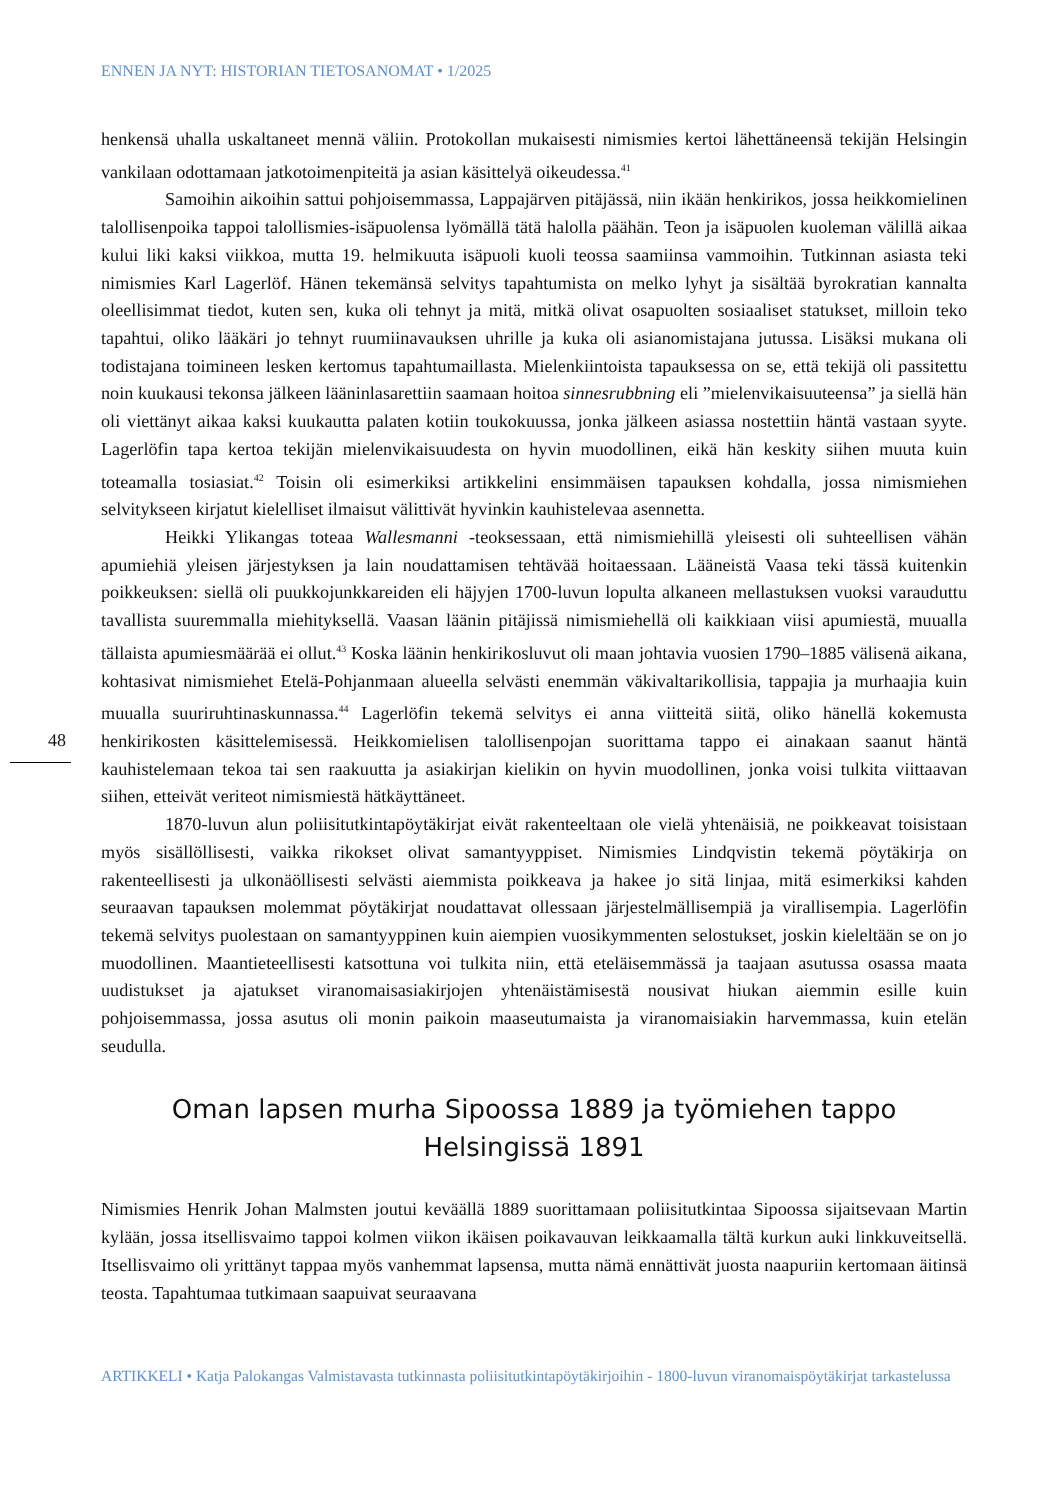ENNEN JA NYT: HISTORIAN TIETOSANOMAT • 1/2025
48
henkensä uhalla uskaltaneet mennä väliin. Protokollan mukaisesti nimismies kertoi lähettäneensä tekijän Helsingin vankilaan odottamaan jatkotoimenpiteitä ja asian käsittelyä oikeudessa.<sup>41</sup>
Samoihin aikoihin sattui pohjoisemmassa, Lappajärven pitäjässä, niin ikään henkirikos, jossa heikkomielinen talollisenpoika tappoi talollismies-isäpuolensa lyömällä tätä halolla päähän. Teon ja isäpuolen kuoleman välillä aikaa kului liki kaksi viikkoa, mutta 19. helmikuuta isäpuoli kuoli teossa saamiinsa vammoihin. Tutkinnan asiasta teki nimismies Karl Lagerlöf. Hänen tekemänsä selvitys tapahtumista on melko lyhyt ja sisältää byrokratian kannalta oleellisimmat tiedot, kuten sen, kuka oli tehnyt ja mitä, mitkä olivat osapuolten sosiaaliset statukset, milloin teko tapahtui, oliko lääkäri jo tehnyt ruumiinavauksen uhrille ja kuka oli asianomistajana jutussa. Lisäksi mukana oli todistajana toimineen lesken kertomus tapahtumaillasta. Mielenkiintoista tapauksessa on se, että tekijä oli passitettu noin kuukausi tekonsa jälkeen lääninlasarettiin saamaan hoitoa sinnesrubbning eli ”mielenvikaisuuteensa” ja siellä hän oli viettänyt aikaa kaksi kuukautta palaten kotiin toukokuussa, jonka jälkeen asiassa nostettiin häntä vastaan syyte. Lagerlöfin tapa kertoa tekijän mielenvikaisuudesta on hyvin muodollinen, eikä hän keskity siihen muuta kuin toteamalla tosiasiat.<sup>42</sup> Toisin oli esimerkiksi artikkelini ensimmäisen tapauksen kohdalla, jossa nimismiehen selvitykseen kirjatut kielelliset ilmaisut välittivät hyvinkin kauhistelevaa asennetta.
Heikki Ylikangas toteaa Wallesmanni -teoksessaan, että nimismiehillä yleisesti oli suhteellisen vähän apumiehiä yleisen järjestyksen ja lain noudattamisen tehtävää hoitaessaan. Lääneistä Vaasa teki tässä kuitenkin poikkeuksen: siellä oli puukkojunkkareiden eli häjyjen 1700-luvun lopulta alkaneen mellastuksen vuoksi varauduttu tavallista suuremmalla miehityksellä. Vaasan läänin pitäjissä nimismiehellä oli kaikkiaan viisi apumiestä, muualla tällaista apumiesmäärää ei ollut.<sup>43</sup> Koska läänin henkirikosluvut oli maan johtavia vuosien 1790–1885 välisenä aikana, kohtasivat nimismiehet Etelä-Pohjanmaan alueella selvästi enemmän väkivaltarikollisia, tappajia ja murhaajia kuin muualla suuriruhtinaskunnassa.<sup>44</sup> Lagerlöfin tekemä selvitys ei anna viitteitä siitä, oliko hänellä kokemusta henkirikosten käsittelemisessä. Heikkomielisen talollisenpojan suorittama tappo ei ainakaan saanut häntä kauhistelemaan tekoa tai sen raakuutta ja asiakirjan kielikin on hyvin muodollinen, jonka voisi tulkita viittaavan siihen, etteivät veriteot nimismiestä hätkäyttäneet.
1870-luvun alun poliisitutkintapöytäkirjat eivät rakenteeltaan ole vielä yhtenäisiä, ne poikkeavat toisistaan myös sisällöllisesti, vaikka rikokset olivat samantyyppiset. Nimismies Lindqvistin tekemä pöytäkirja on rakenteellisesti ja ulkonäöllisesti selvästi aiemmista poikkeava ja hakee jo sitä linjaa, mitä esimerkiksi kahden seuraavan tapauksen molemmat pöytäkirjat noudattavat ollessaan järjestelmällisempiä ja virallisempia. Lagerlöfin tekemä selvitys puolestaan on samantyyppinen kuin aiempien vuosikymmenten selostukset, joskin kieleltään se on jo muodollinen. Maantieteellisesti katsottuna voi tulkita niin, että eteläisemmässä ja taajaan asutussa osassa maata uudistukset ja ajatukset viranomaisasiakirjojen yhtenäistämisestä nousivat hiukan aiemmin esille kuin pohjoisemmassa, jossa asutus oli monin paikoin maaseutumaista ja viranomaisiakin harvemmassa, kuin etelän seudulla.
Oman lapsen murha Sipoossa 1889 ja työmiehen tappo Helsingissä 1891
Nimismies Henrik Johan Malmsten joutui keväällä 1889 suorittamaan poliisitutkintaa Sipoossa sijaitsevaan Martin kylään, jossa itsellisvaimo tappoi kolmen viikon ikäisen poikavauvan leikkaamalla tältä kurkun auki linkkuveitsellä. Itsellisvaimo oli yrittänyt tappaa myös vanhemmat lapsensa, mutta nämä ennättivät juosta naapuriin kertomaan äitinsä teosta. Tapahtumaa tutkimaan saapuivat seuraavana
ARTIKKELI • Katja Palokangas Valmistavasta tutkinnasta poliisitutkintapöytäkirjoihin - 1800-luvun viranomaispöytäkirjat tarkastelussa